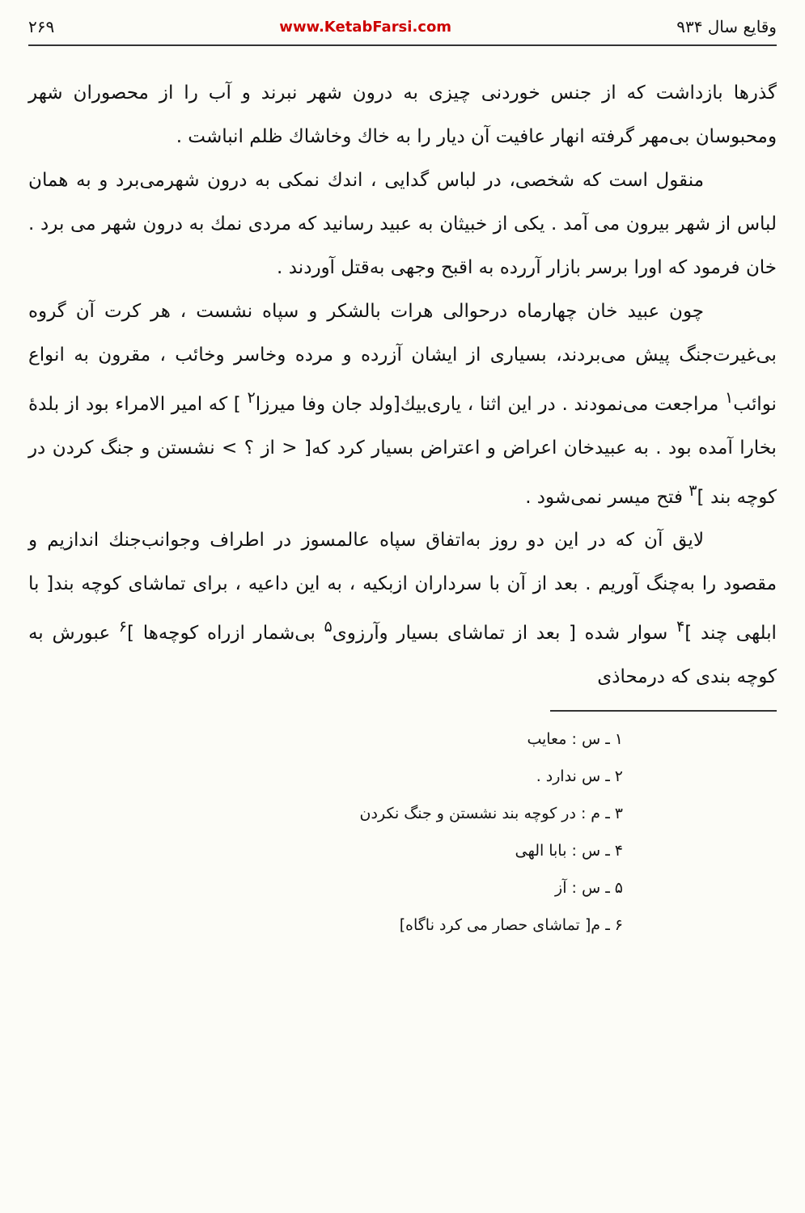وقایع سال ۹۳۴ www.KetabFarsi.com ۲۶۹
گذرها بازداشت که از جنس خوردنی چیزی به درون شهر نبرند و آب را از محصوران شهر ومحبوسان بی‌مهر گرفته انهار عافیت آن دیار را به خاك وخاشاك ظلم انباشت .
منقول است که شخصی، در لباس گدایی ، اندك نمکی به درون شهرمی‌برد و به همان لباس از شهر بیرون می آمد . یکی از خبیثان به عبید رسانید که مردی نمك به درون شهر می برد . خان فرمود که اورا برسر بازار آررده به اقبح وجهی به‌قتل آوردند .
چون عبید خان چهارماه درحوالی هرات بالشکر و سپاه نشست ، هر کرت آن گروه بی‌غیرت‌جنگ پیش می‌بردند، بسیاری از ایشان آزرده و مرده وخاسر وخائب ، مقرون به انواع نوائب<sup>۱</sup> مراجعت می‌نمودند . در این اثنا ، یاری‌بیك[ولد جان وفا میرزا<sup>۲</sup> ] که امیر الامراء بود از بلدهٔ بخارا آمده بود . به عبیدخان اعراض و اعتراض بسیار کرد که[ < از ؟ > نشستن و جنگ کردن در کوچه بند ]<sup>۳</sup> فتح میسر نمی‌شود .
لایق آن که در این دو روز به‌اتفاق سپاه عالمسوز در اطراف وجوانب‌جنك اندازیم و مقصود را به‌چنگ آوریم . بعد از آن با سرداران ازبکیه ، به این داعیه ، برای تماشای کوچه بند[ با ابلهی چند ]<sup>۴</sup> سوار شده [ بعد از تماشای بسیار وآرزوی<sup>۵</sup> بی‌شمار ازراه کوچه‌ها ]<sup>۶</sup> عبورش به کوچه بندی که درمحاذی
۱ ـ س : معایب
۲ ـ س ندارد .
۳ ـ م : در کوچه بند نشستن و جنگ نکردن
۴ ـ س : بابا الهی
۵ ـ س : آز
۶ ـ م[ تماشای حصار می کرد ناگاه]